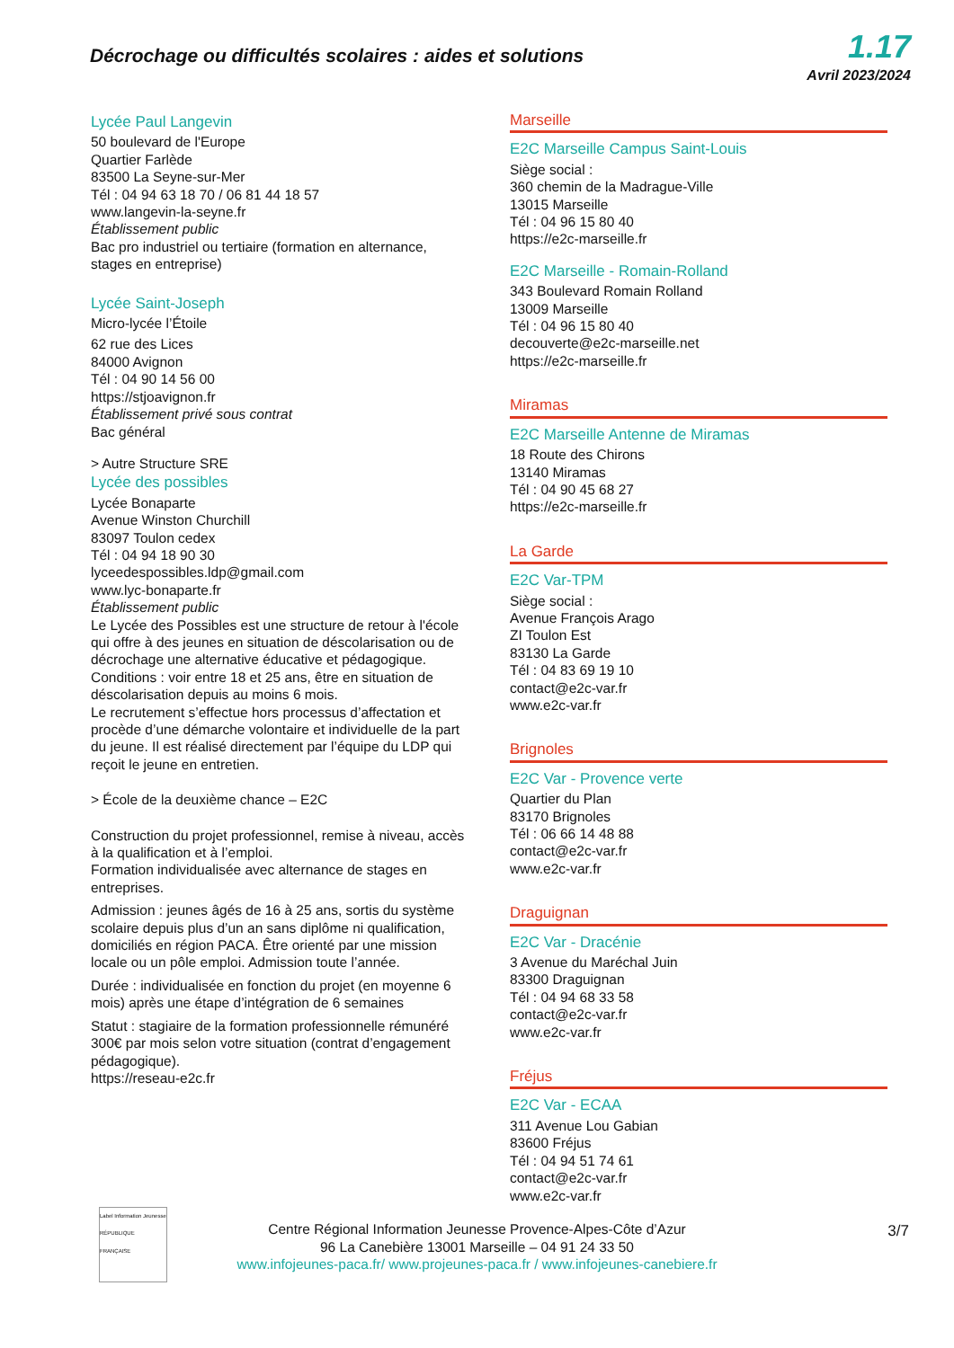Décrochage ou difficultés scolaires : aides et solutions
1.17
Avril 2023/2024
Lycée Paul Langevin
50 boulevard de l'Europe
Quartier Farlède
83500 La Seyne-sur-Mer
Tél : 04 94 63 18 70 / 06 81 44 18 57
www.langevin-la-seyne.fr
Établissement public
Bac pro industriel ou tertiaire (formation en alternance, stages en entreprise)
Lycée Saint-Joseph
Micro-lycée l’Étoile
62 rue des Lices
84000 Avignon
Tél : 04 90 14 56 00
https://stjoavignon.fr
Établissement privé sous contrat
Bac général
> Autre Structure SRE
Lycée des possibles
Lycée Bonaparte
Avenue Winston Churchill
83097 Toulon cedex
Tél : 04 94 18 90 30
lyceedespossibles.ldp@gmail.com
www.lyc-bonaparte.fr
Établissement public
Le Lycée des Possibles est une structure de retour à l'école qui offre à des jeunes en situation de déscolarisation ou de décrochage une alternative éducative et pédagogique.
Conditions : voir entre 18 et 25 ans, être en situation de déscolarisation depuis au moins 6 mois.
Le recrutement s’effectue hors processus d’affectation et procède d’une démarche volontaire et individuelle de la part du jeune. Il est réalisé directement par l’équipe du LDP qui reçoit le jeune en entretien.
> École de la deuxième chance – E2C
Construction du projet professionnel, remise à niveau, accès à la qualification et à l’emploi.
Formation individualisée avec alternance de stages en entreprises.
Admission : jeunes âgés de 16 à 25 ans, sortis du système scolaire depuis plus d’un an sans diplôme ni qualification, domiciliés en région PACA. Être orienté par une mission locale ou un pôle emploi. Admission toute l’année.
Durée : individualisée en fonction du projet (en moyenne 6 mois) après une étape d’intégration de 6 semaines
Statut : stagiaire de la formation professionnelle rémunéré 300€ par mois selon votre situation (contrat d’engagement pédagogique).
https://reseau-e2c.fr
Marseille
E2C Marseille Campus Saint-Louis
Siège social :
360 chemin de la Madrague-Ville
13015 Marseille
Tél : 04 96 15 80 40
https://e2c-marseille.fr
E2C Marseille - Romain-Rolland
343 Boulevard Romain Rolland
13009 Marseille
Tél : 04 96 15 80 40
decouverte@e2c-marseille.net
https://e2c-marseille.fr
Miramas
E2C Marseille Antenne de Miramas
18 Route des Chirons
13140 Miramas
Tél : 04 90 45 68 27
https://e2c-marseille.fr
La Garde
E2C Var-TPM
Siège social :
Avenue François Arago
ZI Toulon Est
83130 La Garde
Tél : 04 83 69 19 10
contact@e2c-var.fr
www.e2c-var.fr
Brignoles
E2C Var - Provence verte
Quartier du Plan
83170 Brignoles
Tél : 06 66 14 48 88
contact@e2c-var.fr
www.e2c-var.fr
Draguignan
E2C Var - Dracénie
3 Avenue du Maréchal Juin
83300 Draguignan
Tél : 04 94 68 33 58
contact@e2c-var.fr
www.e2c-var.fr
Fréjus
E2C Var - ECAA
311 Avenue Lou Gabian
83600 Fréjus
Tél : 04 94 51 74 61
contact@e2c-var.fr
www.e2c-var.fr
Label Information Jeunesse
RÉPUBLIQUE FRANÇAISE
Centre Régional Information Jeunesse Provence-Alpes-Côte d’Azur
96 La Canebière 13001 Marseille – 04 91 24 33 50
www.infojeunes-paca.fr/ www.projeunes-paca.fr / www.infojeunes-canebiere.fr
3/7